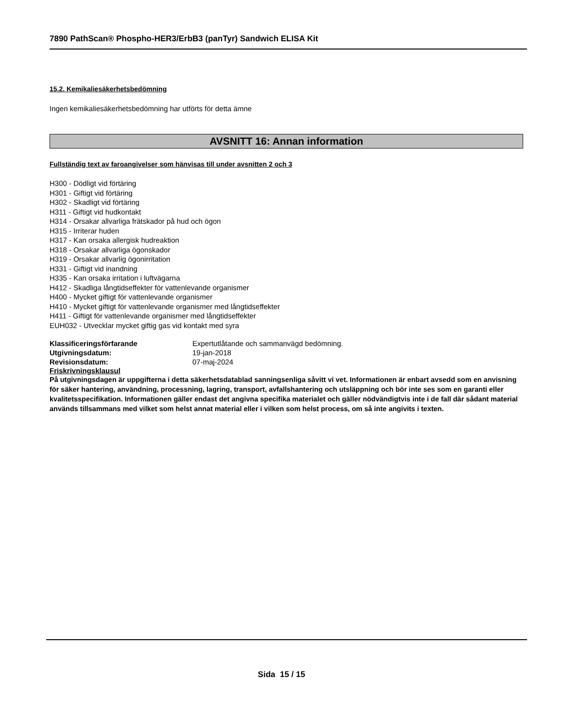7890 PathScan® Phospho-HER3/ErbB3 (panTyr) Sandwich ELISA Kit
15.2. Kemikaliesäkerhetsbedömning
Ingen kemikaliesäkerhetsbedömning har utförts för detta ämne
AVSNITT 16: Annan information
Fullständig text av faroangivelser som hänvisas till under avsnitten 2 och 3
H300 - Dödligt vid förtäring
H301 - Giftigt vid förtäring
H302 - Skadligt vid förtäring
H311 - Giftigt vid hudkontakt
H314 - Orsakar allvarliga frätskador på hud och ögon
H315 - Irriterar huden
H317 - Kan orsaka allergisk hudreaktion
H318 - Orsakar allvarliga ögonskador
H319 - Orsakar allvarlig ögonirritation
H331 - Giftigt vid inandning
H335 - Kan orsaka irritation i luftvägarna
H412 - Skadliga långtidseffekter för vattenlevande organismer
H400 - Mycket giftigt för vattenlevande organismer
H410 - Mycket giftigt för vattenlevande organismer med långtidseffekter
H411 - Giftigt för vattenlevande organismer med långtidseffekter
EUH032 - Utvecklar mycket giftig gas vid kontakt med syra
| Klassificeringsförfarande | Expertutlåtande och sammanvägd bedömning. |
| Utgivningsdatum: | 19-jan-2018 |
| Revisionsdatum: | 07-maj-2024 |
Friskrivningsklausul
På utgivningsdagen är uppgifterna i detta säkerhetsdatablad sanningsenliga såvitt vi vet. Informationen är enbart avsedd som en anvisning för säker hantering, användning, processning, lagring, transport, avfallshantering och utsläppning och bör inte ses som en garanti eller kvalitetsspecifikation. Informationen gäller endast det angivna specifika materialet och gäller nödvändigtvis inte i de fall där sådant material används tillsammans med vilket som helst annat material eller i vilken som helst process, om så inte angivits i texten.
Sida 15 / 15